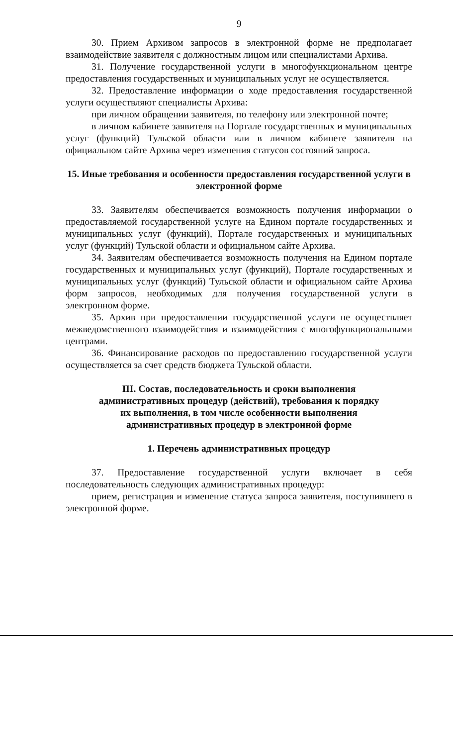9
30. Прием Архивом запросов в электронной форме не предполагает взаимодействие заявителя с должностным лицом или специалистами Архива.
31. Получение государственной услуги в многофункциональном центре предоставления государственных и муниципальных услуг не осуществляется.
32. Предоставление информации о ходе предоставления государственной услуги осуществляют специалисты Архива:
при личном обращении заявителя, по телефону или электронной почте;
в личном кабинете заявителя на Портале государственных и муниципальных услуг (функций) Тульской области или в личном кабинете заявителя на официальном сайте Архива через изменения статусов состояний запроса.
15. Иные требования и особенности предоставления государственной услуги в электронной форме
33. Заявителям обеспечивается возможность получения информации о предоставляемой государственной услуге на Едином портале государственных и муниципальных услуг (функций), Портале государственных и муниципальных услуг (функций) Тульской области и официальном сайте Архива.
34. Заявителям обеспечивается возможность получения на Едином портале государственных и муниципальных услуг (функций), Портале государственных и муниципальных услуг (функций) Тульской области и официальном сайте Архива форм запросов, необходимых для получения государственной услуги в электронном форме.
35. Архив при предоставлении государственной услуги не осуществляет межведомственного взаимодействия и взаимодействия с многофункциональными центрами.
36. Финансирование расходов по предоставлению государственной услуги осуществляется за счет средств бюджета Тульской области.
III. Состав, последовательность и сроки выполнения
административных процедур (действий), требования к порядку
их выполнения, в том числе особенности выполнения
административных процедур в электронной форме
1. Перечень административных процедур
37. Предоставление государственной услуги включает в себя последовательность следующих административных процедур:
прием, регистрация и изменение статуса запроса заявителя, поступившего в электронной форме.